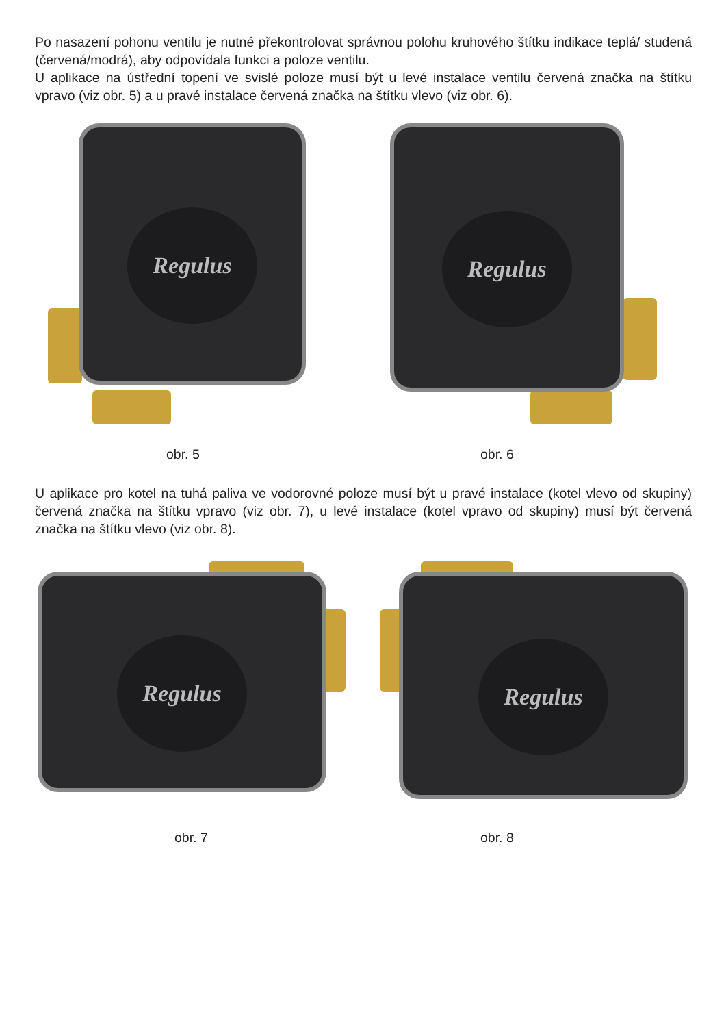Po nasazení pohonu ventilu je nutné překontrolovat správnou polohu kruhového štítku indikace teplá/ studená (červená/modrá), aby odpovídala funkci a poloze ventilu.
U aplikace na ústřední topení ve svislé poloze musí být u levé instalace ventilu červená značka na štítku vpravo (viz obr. 5) a u pravé instalace červená značka na štítku vlevo (viz obr. 6).
Regulus Regulus
obr. 5 obr. 6
U aplikace pro kotel na tuhá paliva ve vodorovné poloze musí být u pravé instalace (kotel vlevo od skupiny) červená značka na štítku vpravo (viz obr. 7), u levé instalace (kotel vpravo od skupiny) musí být červená značka na štítku vlevo (viz obr. 8).
Regulus Regulus
obr. 7 obr. 8